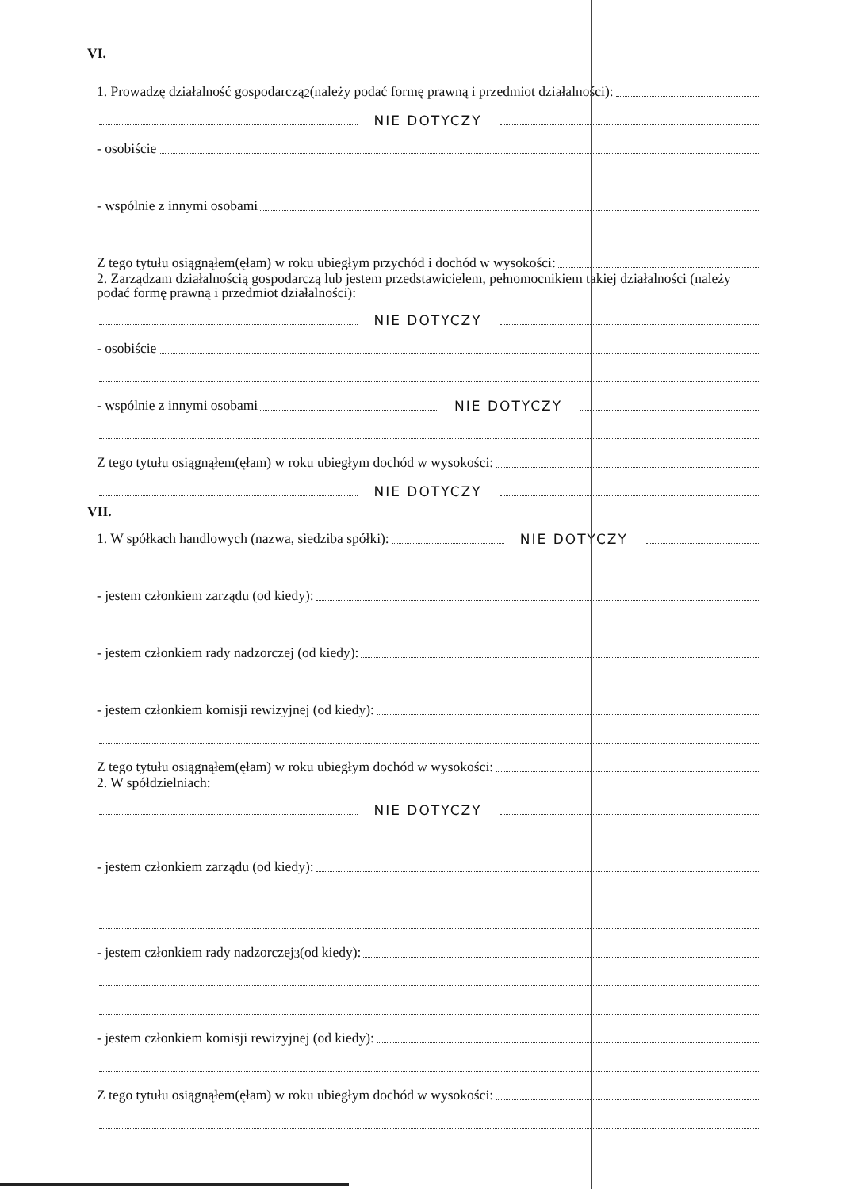VI.
1. Prowadzę działalność gospodarczą<sup>2</sup> (należy podać formę prawną i przedmiot działalności):
NIE DOTYCZY
- osobiście
- wspólnie z innymi osobami
Z tego tytułu osiągnąłem(ęłam) w roku ubiegłym przychód i dochód w wysokości:
2. Zarządzam działalnością gospodarczą lub jestem przedstawicielem, pełnomocnikiem takiej działalności (należy podać formę prawną i przedmiot działalności):
NIE DOTYCZY
- osobiście
- wspólnie z innymi osobami NIE DOTYCZY
Z tego tytułu osiągnąłem(ęłam) w roku ubiegłym dochód w wysokości:
NIE DOTYCZY
VII.
1. W spółkach handlowych (nazwa, siedziba spółki): NIE DOTYCZY
- jestem członkiem zarządu (od kiedy):
- jestem członkiem rady nadzorczej (od kiedy):
- jestem członkiem komisji rewizyjnej (od kiedy):
Z tego tytułu osiągnąłem(ęłam) w roku ubiegłym dochód w wysokości:
2. W spółdzielniach:
NIE DOTYCZY
- jestem członkiem zarządu (od kiedy):
- jestem członkiem rady nadzorczej<sup>3</sup> (od kiedy):
- jestem członkiem komisji rewizyjnej (od kiedy):
Z tego tytułu osiągnąłem(ęłam) w roku ubiegłym dochód w wysokości: